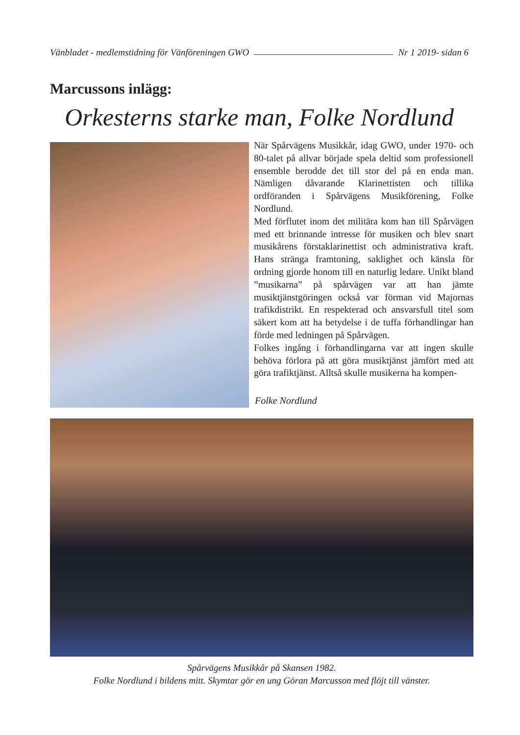Vänbladet - medlemstidning för Vänföreningen GWO Nr 1 2019- sidan 6
Marcussons inlägg:
Orkesterns starke man, Folke Nordlund
När Spårvägens Musikkår, idag GWO, under 1970- och 80-talet på allvar började spela deltid som professionell ensemble berodde det till stor del på en enda man. Nämligen dåvarande Klarinettisten och tillika ordföranden i Spårvägens Musikförening, Folke Nordlund.
Med förflutet inom det militära kom han till Spårvägen med ett brinnande intresse för musiken och blev snart musikårens förstaklarinettist och administrativa kraft. Hans stränga framtoning, saklighet och känsla för ordning gjorde honom till en naturlig ledare. Unikt bland ”musikarna” på spårvägen var att han jämte musiktjänstgöringen också var förman vid Majornas trafikdistrikt. En respekterad och ansvarsfull titel som säkert kom att ha betydelse i de tuffa förhandlingar han förde med ledningen på Spårvägen.
Folkes ingång i förhandlingarna var att ingen skulle behöva förlora på att göra musiktjänst jämfört med att göra trafiktjänst. Alltså skulle musikerna ha kompen-
Folke Nordlund
Spårvägens Musikkår på Skansen 1982.
Folke Nordlund i bildens mitt. Skymtar gör en ung Göran Marcusson med flöjt till vänster.